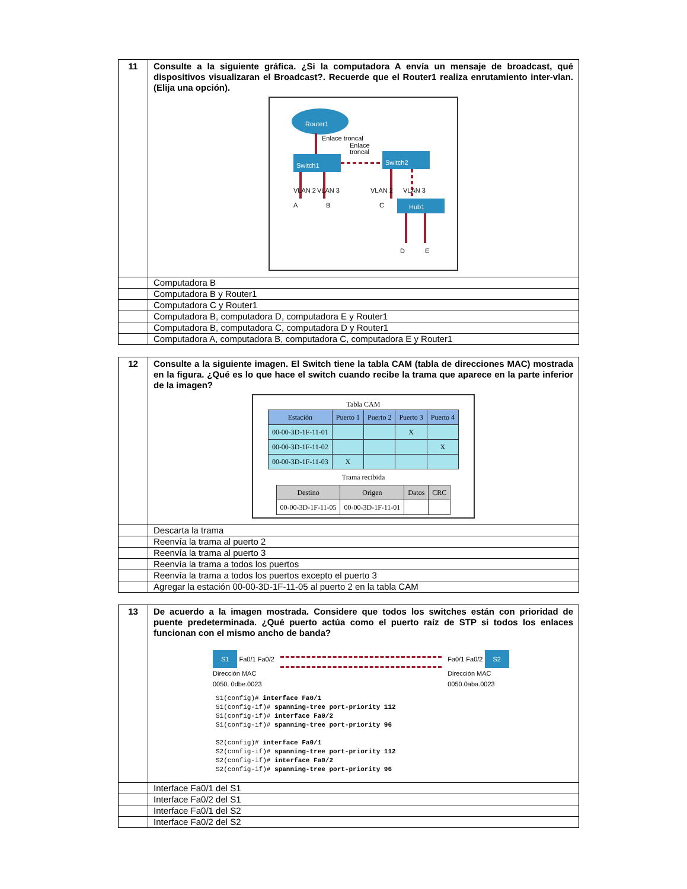| 11 | Consulte a la siguiente gráfica. ¿Si la computadora A envía un mensaje de broadcast, qué dispositivos visualizaran el Broadcast?. Recuerde que el Router1 realiza enrutamiento inter-vlan. (Elija una opción). Router1 Enlace troncal Enlace troncal Switch1 Switch2 VLAN 2 VLAN 3 VLAN 2 VLAN 3 A B C Hub1 D E |
| | Computadora B |
| | Computadora B y Router1 |
| | Computadora C y Router1 |
| | Computadora B, computadora D, computadora E y Router1 |
| | Computadora B, computadora C, computadora D y Router1 |
| | Computadora A, computadora B, computadora C, computadora E y Router1 |
| 12 | Consulte a la siguiente imagen. El Switch tiene la tabla CAM (tabla de direcciones MAC) mostrada en la figura. ¿Qué es lo que hace el switch cuando recibe la trama que aparece en la parte inferior de la imagen? Tabla CAM / Estación / Puerto 1 / Puerto 2 / Puerto 3 / Puerto 4 / / --- / --- / --- / --- / --- / / 00-00-3D-1F-11-01 / / / X / / / 00-00-3D-1F-11-02 / / / / X / / 00-00-3D-1F-11-03 / X / / / / Trama recibida / Destino / Origen / Datos / CRC / / --- / --- / --- / --- / / 00-00-3D-1F-11-05 / 00-00-3D-1F-11-01 / / / |
| | Descarta la trama |
| | Reenvía la trama al puerto 2 |
| | Reenvía la trama al puerto 3 |
| | Reenvía la trama a todos los puertos |
| | Reenvía la trama a todos los puertos excepto el puerto 3 |
| | Agregar la estación 00-00-3D-1F-11-05 al puerto 2 en la tabla CAM |
| 13 | De acuerdo a la imagen mostrada. Considere que todos los switches están con prioridad de puente predeterminada. ¿Qué puerto actúa como el puerto raíz de STP si todos los enlaces funcionan con el mismo ancho de banda? S1 Fa0/1 Fa0/2 Dirección MAC 0050. 0dbe.0023 Fa0/1 Fa0/2 S2 Dirección MAC 0050.0aba.0023 S1(config)# interface Fa0/1 S1(config-if)# spanning-tree port-priority 112 S1(config-if)# interface Fa0/2 S1(config-if)# spanning-tree port-priority 96 S2(config)# interface Fa0/1 S2(config-if)# spanning-tree port-priority 112 S2(config-if)# interface Fa0/2 S2(config-if)# spanning-tree port-priority 96 |
| | Interface Fa0/1 del S1 |
| | Interface Fa0/2 del S1 |
| | Interface Fa0/1 del S2 |
| | Interface Fa0/2 del S2 |